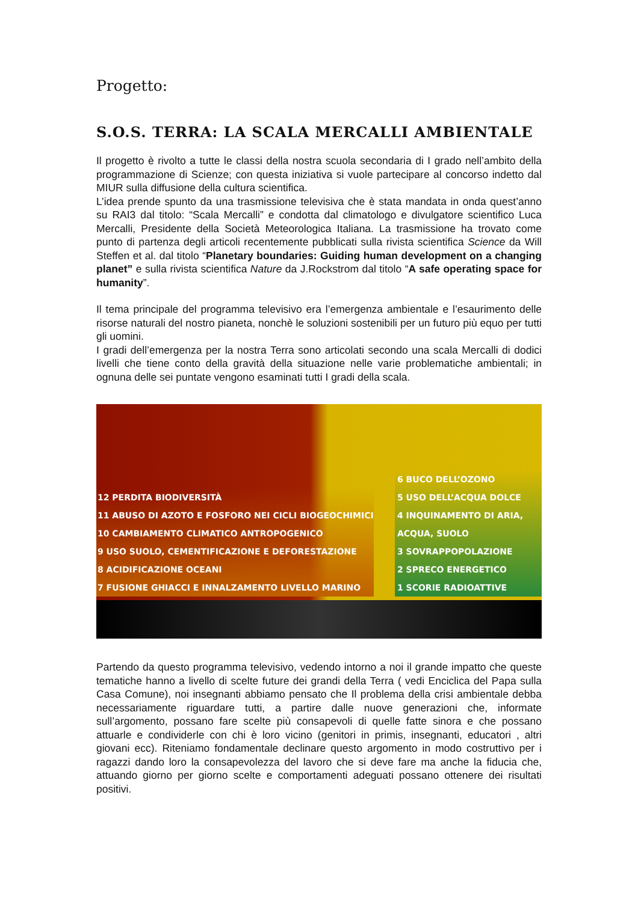Progetto:
S.O.S. TERRA: LA SCALA MERCALLI AMBIENTALE
Il progetto è rivolto a tutte le classi della nostra scuola secondaria di I grado nell’ambito della programmazione di Scienze; con questa iniziativa si vuole partecipare al concorso indetto dal MIUR sulla diffusione della cultura scientifica.
L’idea prende spunto da una trasmissione televisiva che è stata mandata in onda quest’anno su RAI3 dal titolo: “Scala Mercalli” e condotta dal climatologo e divulgatore scientifico Luca Mercalli, Presidente della Società Meteorologica Italiana. La trasmissione ha trovato come punto di partenza degli articoli recentemente pubblicati sulla rivista scientifica Science da Will Steffen et al. dal titolo “Planetary boundaries: Guiding human development on a changing planet” e sulla rivista scientifica Nature da J.Rockstrom dal titolo “A safe operating space for humanity”.
Il tema principale del programma televisivo era l’emergenza ambientale e l’esaurimento delle risorse naturali del nostro pianeta, nonchè le soluzioni sostenibili per un futuro più equo per tutti gli uomini.
I gradi dell’emergenza per la nostra Terra sono articolati secondo una scala Mercalli di dodici livelli che tiene conto della gravità della situazione nelle varie problematiche ambientali; in ognuna delle sei puntate vengono esaminati tutti I gradi della scala.
12 PERDITA BIODIVERSITÀ
11 ABUSO DI AZOTO E FOSFORO NEI CICLI BIOGEOCHIMICI
10 CAMBIAMENTO CLIMATICO ANTROPOGENICO
9 USO SUOLO, CEMENTIFICAZIONE E DEFORESTAZIONE
8 ACIDIFICAZIONE OCEANI
7 FUSIONE GHIACCI E INNALZAMENTO LIVELLO MARINO
6 BUCO DELL’OZONO
5 USO DELL’ACQUA DOLCE
4 INQUINAMENTO DI ARIA, ACQUA, SUOLO
3 SOVRAPPOPOLAZIONE
2 SPRECO ENERGETICO
1 SCORIE RADIOATTIVE
Partendo da questo programma televisivo, vedendo intorno a noi il grande impatto che queste tematiche hanno a livello di scelte future dei grandi della Terra ( vedi Enciclica del Papa sulla Casa Comune), noi insegnanti abbiamo pensato che Il problema della crisi ambientale debba necessariamente riguardare tutti, a partire dalle nuove generazioni che, informate sull’argomento, possano fare scelte più consapevoli di quelle fatte sinora e che possano attuarle e condividerle con chi è loro vicino (genitori in primis, insegnanti, educatori , altri giovani ecc). Riteniamo fondamentale declinare questo argomento in modo costruttivo per i ragazzi dando loro la consapevolezza del lavoro che si deve fare ma anche la fiducia che, attuando giorno per giorno scelte e comportamenti adeguati possano ottenere dei risultati positivi.